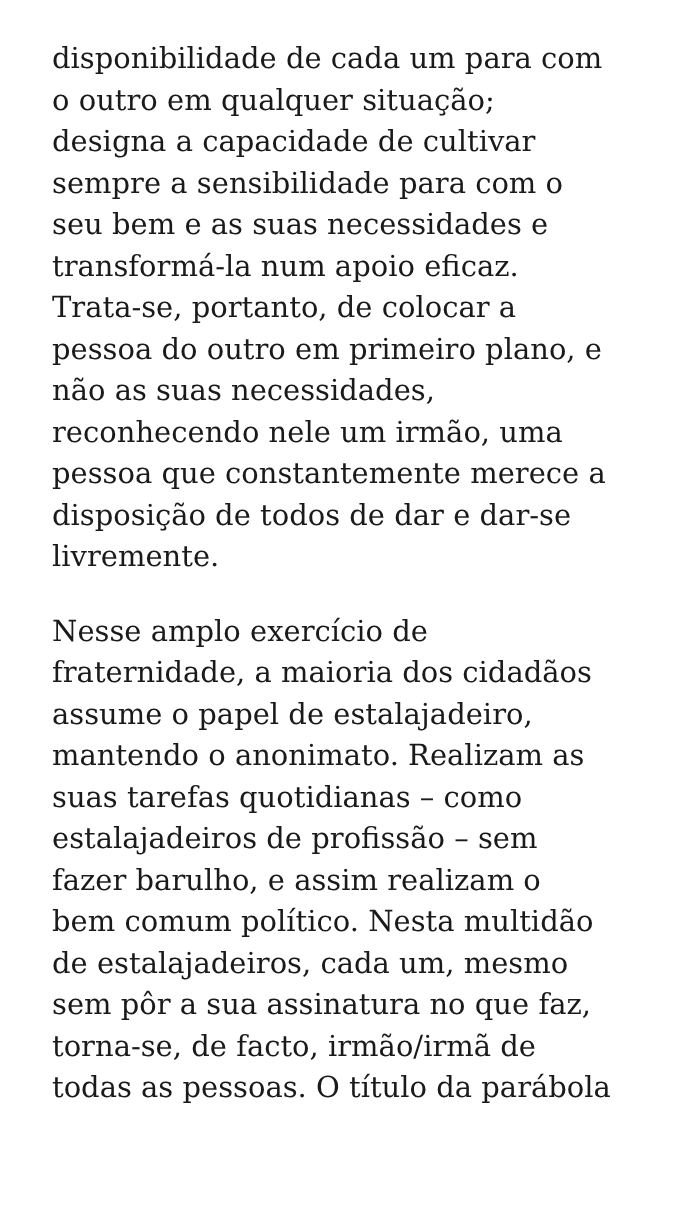disponibilidade de cada um para com
o outro em qualquer situação;
designa a capacidade de cultivar
sempre a sensibilidade para com o
seu bem e as suas necessidades e
transformá-la num apoio eficaz.
Trata-se, portanto, de colocar a
pessoa do outro em primeiro plano, e
não as suas necessidades,
reconhecendo nele um irmão, uma
pessoa que constantemente merece a
disposição de todos de dar e dar-se
livremente.
Nesse amplo exercício de
fraternidade, a maioria dos cidadãos
assume o papel de estalajadeiro,
mantendo o anonimato. Realizam as
suas tarefas quotidianas – como
estalajadeiros de profissão – sem
fazer barulho, e assim realizam o
bem comum político. Nesta multidão
de estalajadeiros, cada um, mesmo
sem pôr a sua assinatura no que faz,
torna-se, de facto, irmão/irmã de
todas as pessoas. O título da parábola